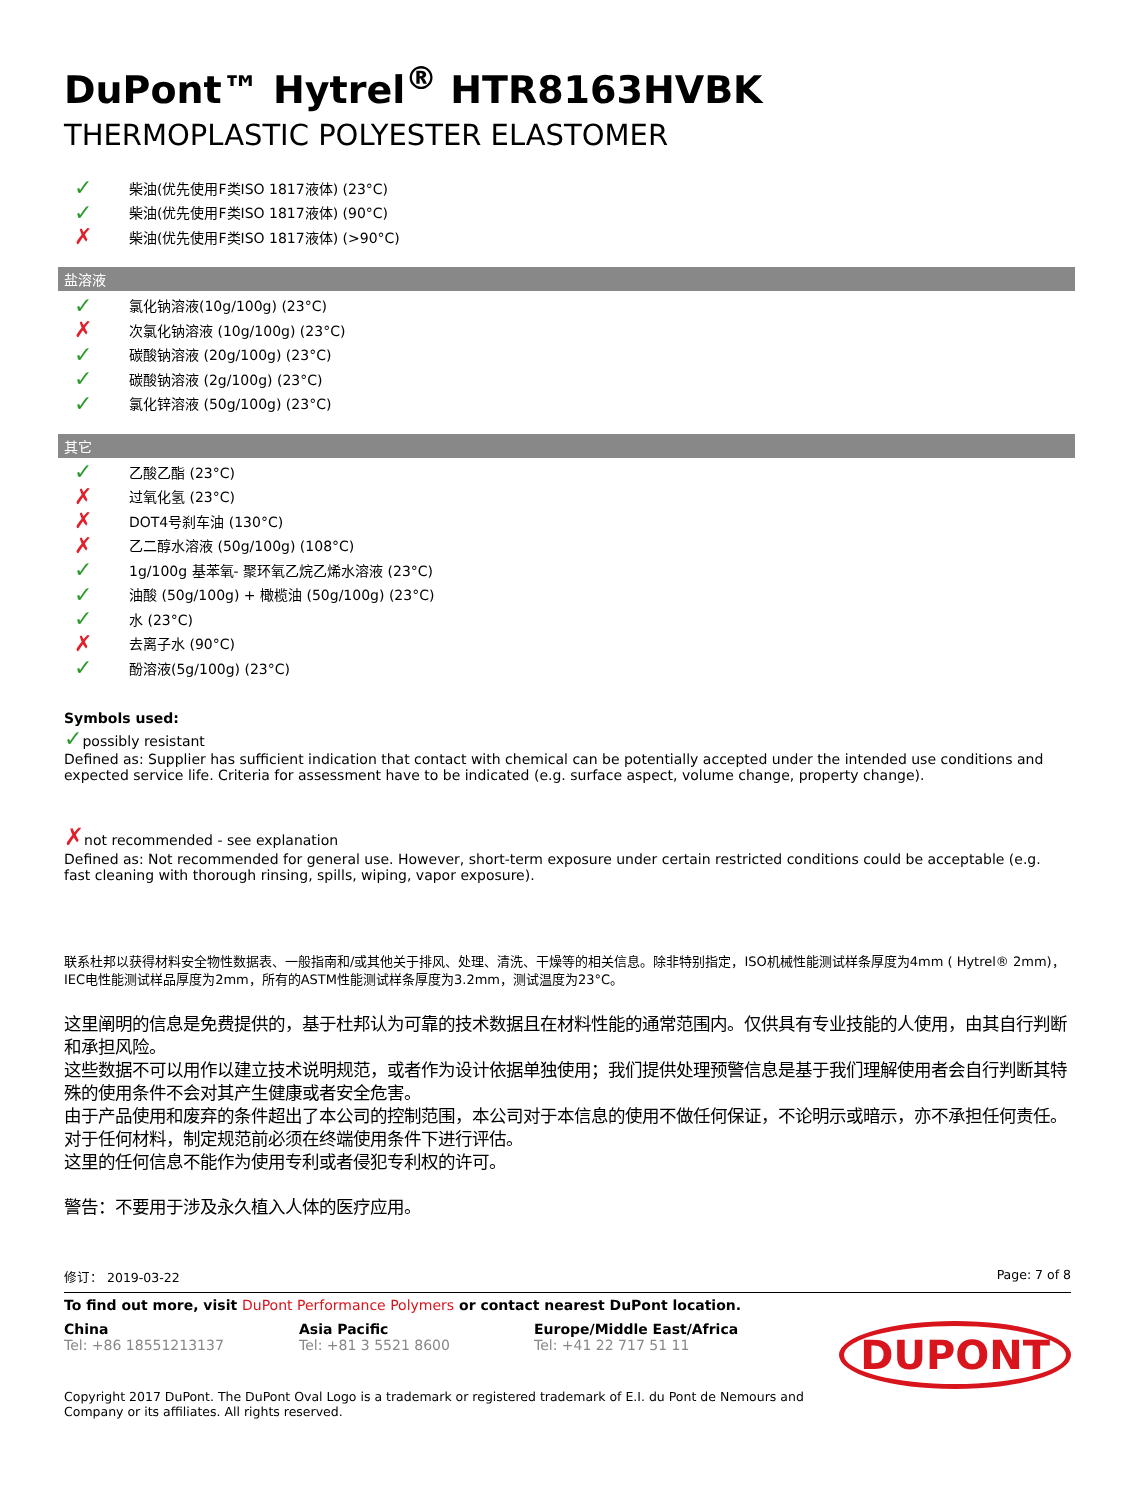DuPont™ Hytrel<sup>®</sup> HTR8163HVBK
THERMOPLASTIC POLYESTER ELASTOMER
✓ 柴油(优先使用F类ISO 1817液体) (23°C)
✓ 柴油(优先使用F类ISO 1817液体) (90°C)
✗ 柴油(优先使用F类ISO 1817液体) (>90°C)
盐溶液
✓ 氯化钠溶液(10g/100g) (23°C)
✗ 次氯化钠溶液 (10g/100g) (23°C)
✓ 碳酸钠溶液 (20g/100g) (23°C)
✓ 碳酸钠溶液 (2g/100g) (23°C)
✓ 氯化锌溶液 (50g/100g) (23°C)
其它
✓ 乙酸乙酯 (23°C)
✗ 过氧化氢 (23°C)
✗ DOT4号刹车油 (130°C)
✗ 乙二醇水溶液 (50g/100g) (108°C)
✓ 1g/100g 基苯氧- 聚环氧乙烷乙烯水溶液 (23°C)
✓ 油酸 (50g/100g) + 橄榄油 (50g/100g) (23°C)
✓ 水 (23°C)
✗ 去离子水 (90°C)
✓ 酚溶液(5g/100g) (23°C)
Symbols used:
✓possibly resistant
Defined as: Supplier has sufficient indication that contact with chemical can be potentially accepted under the intended use conditions and expected service life. Criteria for assessment have to be indicated (e.g. surface aspect, volume change, property change).
✗not recommended - see explanation
Defined as: Not recommended for general use. However, short-term exposure under certain restricted conditions could be acceptable (e.g. fast cleaning with thorough rinsing, spills, wiping, vapor exposure).
联系杜邦以获得材料安全物性数据表、一般指南和/或其他关于排风、处理、清洗、干燥等的相关信息。除非特别指定，ISO机械性能测试样条厚度为4mm ( Hytrel® 2mm)，IEC电性能测试样品厚度为2mm，所有的ASTM性能测试样条厚度为3.2mm，测试温度为23°C。
这里阐明的信息是免费提供的，基于杜邦认为可靠的技术数据且在材料性能的通常范围内。仅供具有专业技能的人使用，由其自行判断和承担风险。
这些数据不可以用作以建立技术说明规范，或者作为设计依据单独使用；我们提供处理预警信息是基于我们理解使用者会自行判断其特殊的使用条件不会对其产生健康或者安全危害。
由于产品使用和废弃的条件超出了本公司的控制范围，本公司对于本信息的使用不做任何保证，不论明示或暗示，亦不承担任何责任。
对于任何材料，制定规范前必须在终端使用条件下进行评估。
这里的任何信息不能作为使用专利或者侵犯专利权的许可。
警告：不要用于涉及永久植入人体的医疗应用。
修订： 2019-03-22 Page: 7 of 8
To find out more, visit DuPont Performance Polymers or contact nearest DuPont location.
China
Tel: +86 18551213137
Asia Pacific
Tel: +81 3 5521 8600
Europe/Middle East/Africa
Tel: +41 22 717 51 11
DUPONT
Copyright 2017 DuPont. The DuPont Oval Logo is a trademark or registered trademark of E.I. du Pont de Nemours and
Company or its affiliates. All rights reserved.